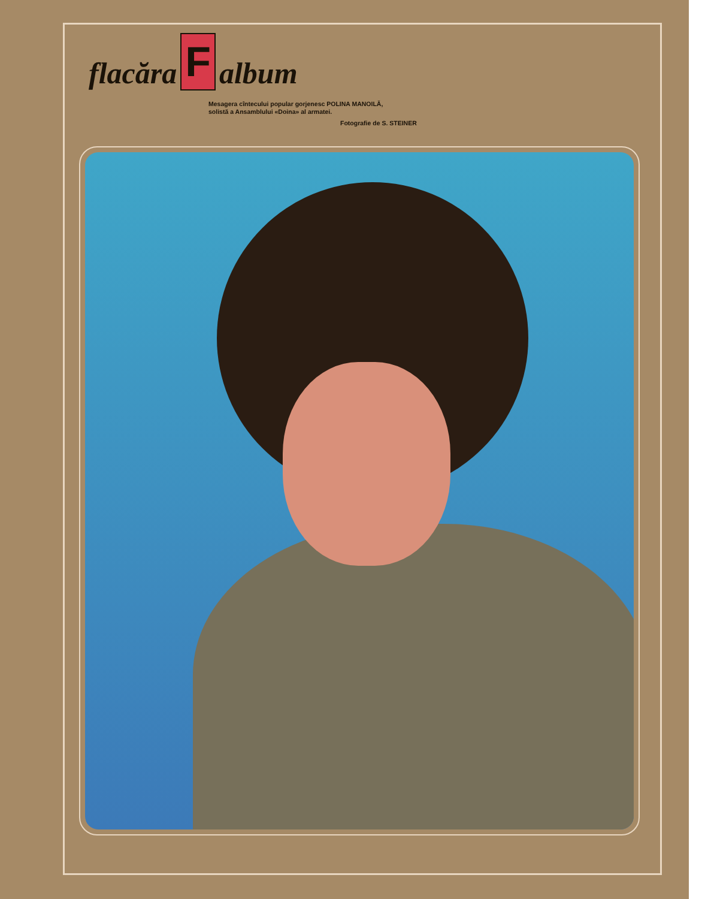flacăra F album
Mesagera cîntecului popular gorjenesc POLINA MANOILĂ,
solistă a Ansamblului «Doina» al armatei.
Fotografie de S. STEINER